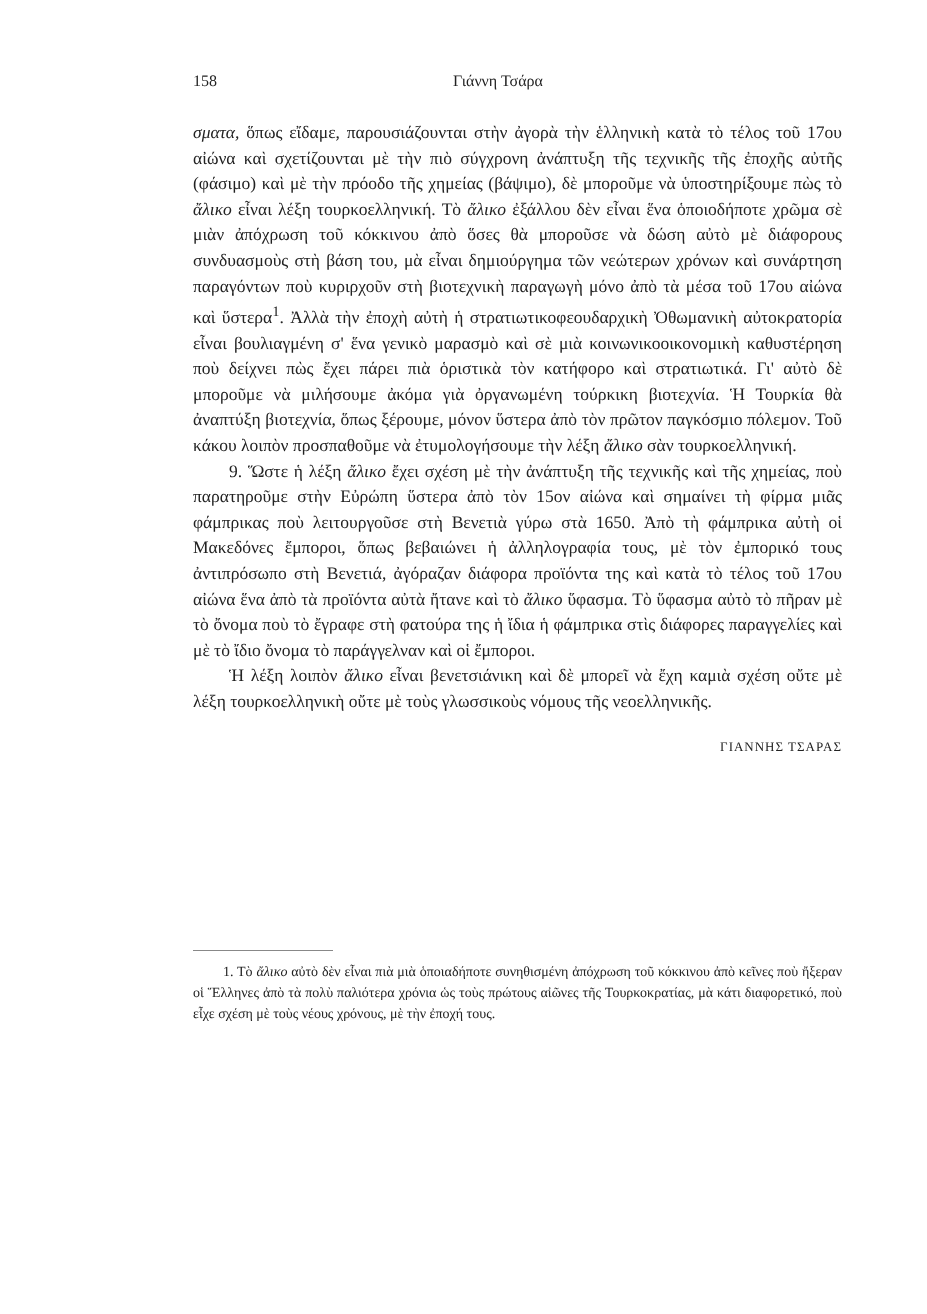158 Γιάννη Τσάρα
σματα, ὅπως εἴδαμε, παρουσιάζουνται στὴν ἀγορὰ τὴν ἑλληνικὴ κατὰ τὸ τέλος τοῦ 17ου αἰώνα καὶ σχετίζουνται μὲ τὴν πιὸ σύγχρονη ἀνάπτυξη τῆς τεχνικῆς τῆς ἐποχῆς αὐτῆς (φάσιμο) καὶ μὲ τὴν πρόοδο τῆς χημείας (βάψιμο), δὲ μποροῦμε νὰ ὑποστηρίξουμε πὼς τὸ ἄλικο εἶναι λέξη τουρκοελληνική. Τὸ ἄλικο ἐξάλλου δὲν εἶναι ἕνα ὁποιοδήποτε χρῶμα σὲ μιὰν ἀπόχρωση τοῦ κόκκινου ἀπὸ ὅσες θὰ μποροῦσε νὰ δώση αὐτὸ μὲ διάφορους συνδυασμοὺς στὴ βάση του, μὰ εἶναι δημιούργημα τῶν νεώτερων χρόνων καὶ συνάρτηση παραγόντων ποὺ κυριρχοῦν στὴ βιοτεχνικὴ παραγωγὴ μόνο ἀπὸ τὰ μέσα τοῦ 17ου αἰώνα καὶ ὕστερα<sup>1</sup>. Ἀλλὰ τὴν ἐποχὴ αὐτὴ ἡ στρατιωτικοφεουδαρχικὴ Ὀθωμανικὴ αὐτοκρατορία εἶναι βουλιαγμένη σ' ἕνα γενικὸ μαρασμὸ καὶ σὲ μιὰ κοινωνικοοικονομικὴ καθυστέρηση ποὺ δείχνει πὼς ἔχει πάρει πιὰ ὁριστικὰ τὸν κατήφορο καὶ στρατιωτικά. Γι' αὐτὸ δὲ μποροῦμε νὰ μιλήσουμε ἀκόμα γιὰ ὀργανωμένη τούρκικη βιοτεχνία. Ἡ Τουρκία θὰ ἀναπτύξη βιοτεχνία, ὅπως ξέρουμε, μόνον ὕστερα ἀπὸ τὸν πρῶτον παγκόσμιο πόλεμον. Τοῦ κάκου λοιπὸν προσπαθοῦμε νὰ ἐτυμολογήσουμε τὴν λέξη ἄλικο σὰν τουρκοελληνική.
9. Ὥστε ἡ λέξη ἄλικο ἔχει σχέση μὲ τὴν ἀνάπτυξη τῆς τεχνικῆς καὶ τῆς χημείας, ποὺ παρατηροῦμε στὴν Εὐρώπη ὕστερα ἀπὸ τὸν 15ον αἰώνα καὶ σημαίνει τὴ φίρμα μιᾶς φάμπρικας ποὺ λειτουργοῦσε στὴ Βενετιὰ γύρω στὰ 1650. Ἀπὸ τὴ φάμπρικα αὐτὴ οἱ Μακεδόνες ἔμποροι, ὅπως βεβαιώνει ἡ ἀλληλογραφία τους, μὲ τὸν ἐμπορικό τους ἀντιπρόσωπο στὴ Βενετιά, ἀγόραζαν διάφορα προϊόντα της καὶ κατὰ τὸ τέλος τοῦ 17ου αἰώνα ἕνα ἀπὸ τὰ προϊόντα αὐτὰ ἤτανε καὶ τὸ ἄλικο ὕφασμα. Τὸ ὕφασμα αὐτὸ τὸ πῆραν μὲ τὸ ὄνομα ποὺ τὸ ἔγραφε στὴ φατούρα της ἡ ἴδια ἡ φάμπρικα στὶς διάφορες παραγγελίες καὶ μὲ τὸ ἴδιο ὄνομα τὸ παράγγελναν καὶ οἱ ἔμποροι.
Ἡ λέξη λοιπὸν ἄλικο εἶναι βενετσιάνικη καὶ δὲ μπορεῖ νὰ ἔχη καμιὰ σχέση οὔτε μὲ λέξη τουρκοελληνικὴ οὔτε μὲ τοὺς γλωσσικοὺς νόμους τῆς νεοελληνικῆς.
ΓΙΑΝΝΗΣ ΤΣΑΡΑΣ
1. Τὸ ἄλικο αὐτὸ δὲν εἶναι πιὰ μιὰ ὁποιαδήποτε συνηθισμένη ἀπόχρωση τοῦ κόκκινου ἀπὸ κεῖνες ποὺ ἤξεραν οἱ Ἕλληνες ἀπὸ τὰ πολὺ παλιότερα χρόνια ὡς τοὺς πρώτους αἰῶνες τῆς Τουρκοκρατίας, μὰ κάτι διαφορετικό, ποὺ εἶχε σχέση μὲ τοὺς νέους χρόνους, μὲ τὴν ἐποχή τους.